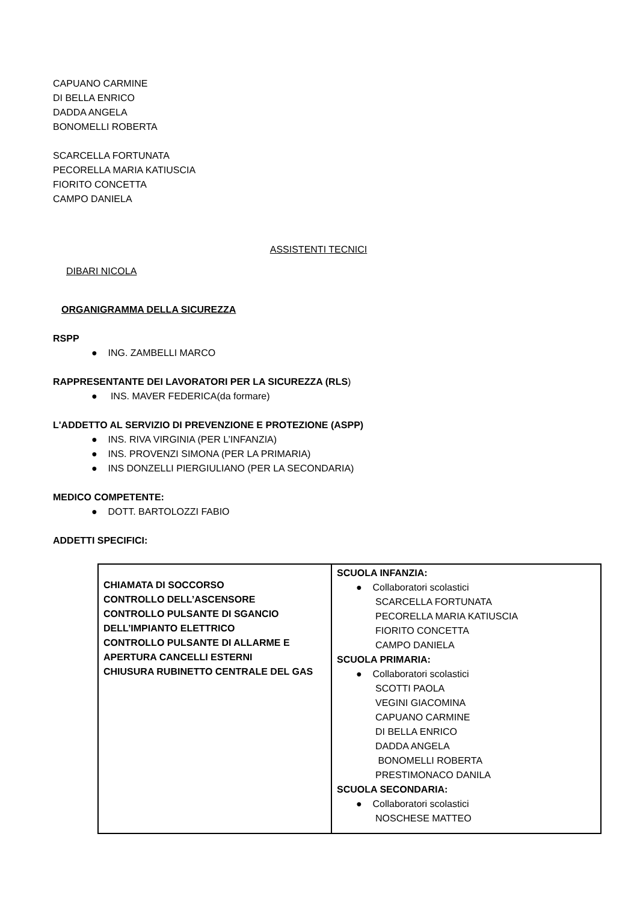CAPUANO CARMINE
DI BELLA ENRICO
DADDA ANGELA
BONOMELLI ROBERTA
SCARCELLA FORTUNATA
PECORELLA MARIA KATIUSCIA
FIORITO CONCETTA
CAMPO DANIELA
ASSISTENTI TECNICI
DIBARI NICOLA
ORGANIGRAMMA DELLA SICUREZZA
RSPP
● ING. ZAMBELLI MARCO
RAPPRESENTANTE DEI LAVORATORI PER LA SICUREZZA (RLS)
● INS. MAVER FEDERICA(da formare)
L'ADDETTO AL SERVIZIO DI PREVENZIONE E PROTEZIONE (ASPP)
● INS. RIVA VIRGINIA (PER L’INFANZIA)
● INS. PROVENZI SIMONA (PER LA PRIMARIA)
● INS DONZELLI PIERGIULIANO (PER LA SECONDARIA)
MEDICO COMPETENTE:
● DOTT. BARTOLOZZI FABIO
ADDETTI SPECIFICI:
| CHIAMATA DI SOCCORSO CONTROLLO DELL’ASCENSORE CONTROLLO PULSANTE DI SGANCIO DELL’IMPIANTO ELETTRICO CONTROLLO PULSANTE DI ALLARME E APERTURA CANCELLI ESTERNI CHIUSURA RUBINETTO CENTRALE DEL GAS | SCUOLA INFANZIA: ● Collaboratori scolastici SCARCELLA FORTUNATA PECORELLA MARIA KATIUSCIA FIORITO CONCETTA CAMPO DANIELA SCUOLA PRIMARIA: ● Collaboratori scolastici SCOTTI PAOLA VEGINI GIACOMINA CAPUANO CARMINE DI BELLA ENRICO DADDA ANGELA BONOMELLI ROBERTA PRESTIMONACO DANILA SCUOLA SECONDARIA: ● Collaboratori scolastici NOSCHESE MATTEO |